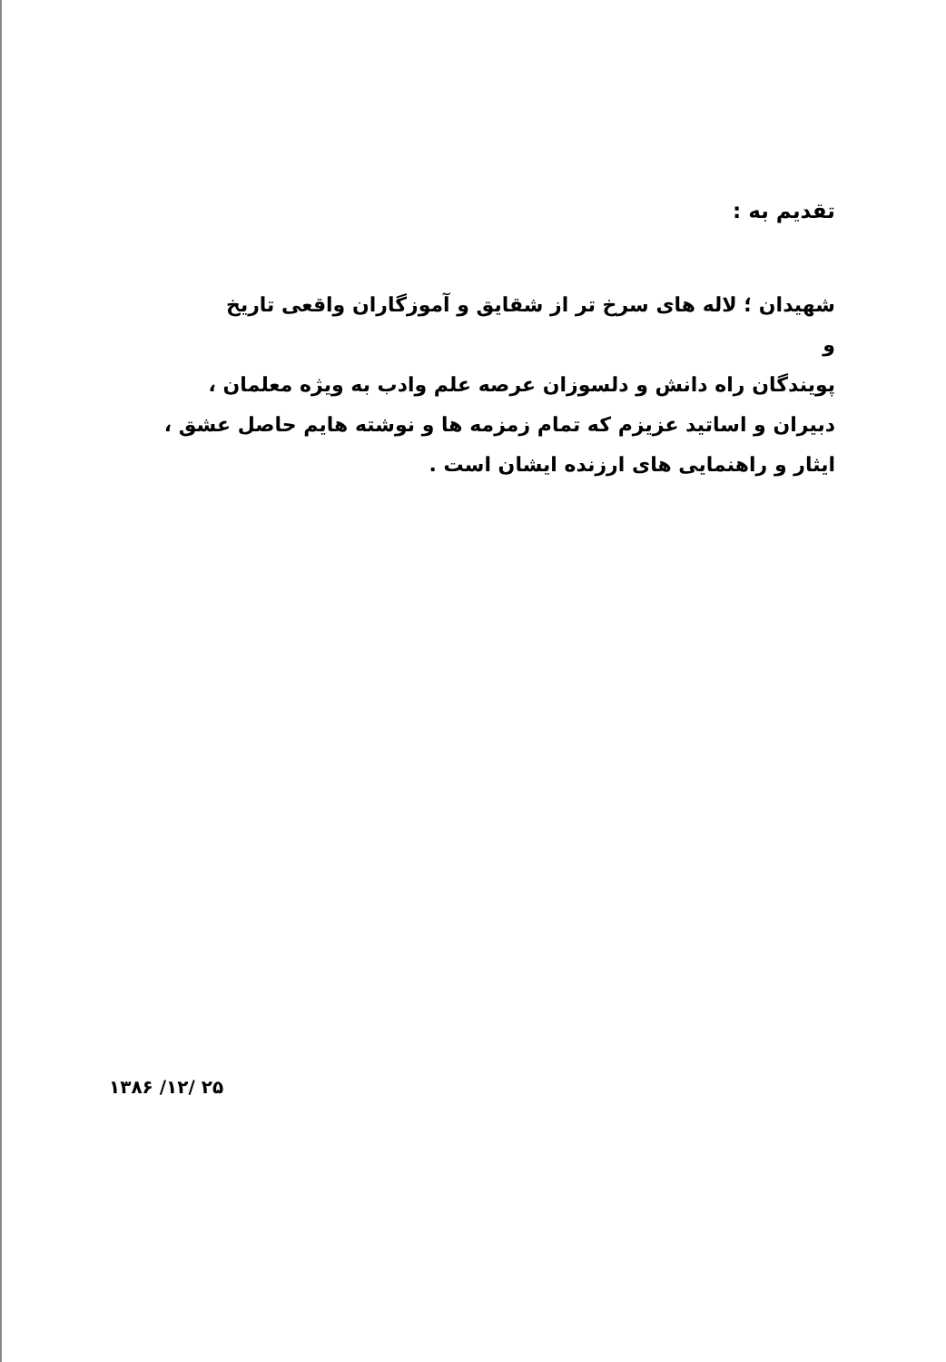تقدیم به :
شهیدان ؛ لاله های سرخ تر از شقایق و آموزگاران واقعی تاریخ
و
پویندگان راه دانش و دلسوزان عرصه علم وادب به ویژه معلمان ، دبیران و اساتید عزیزم که تمام زمزمه ها و نوشته هایم حاصل عشق ، ایثار و راهنمایی های ارزنده ایشان است .
۱۳۸۶ /۱۲/ ۲۵